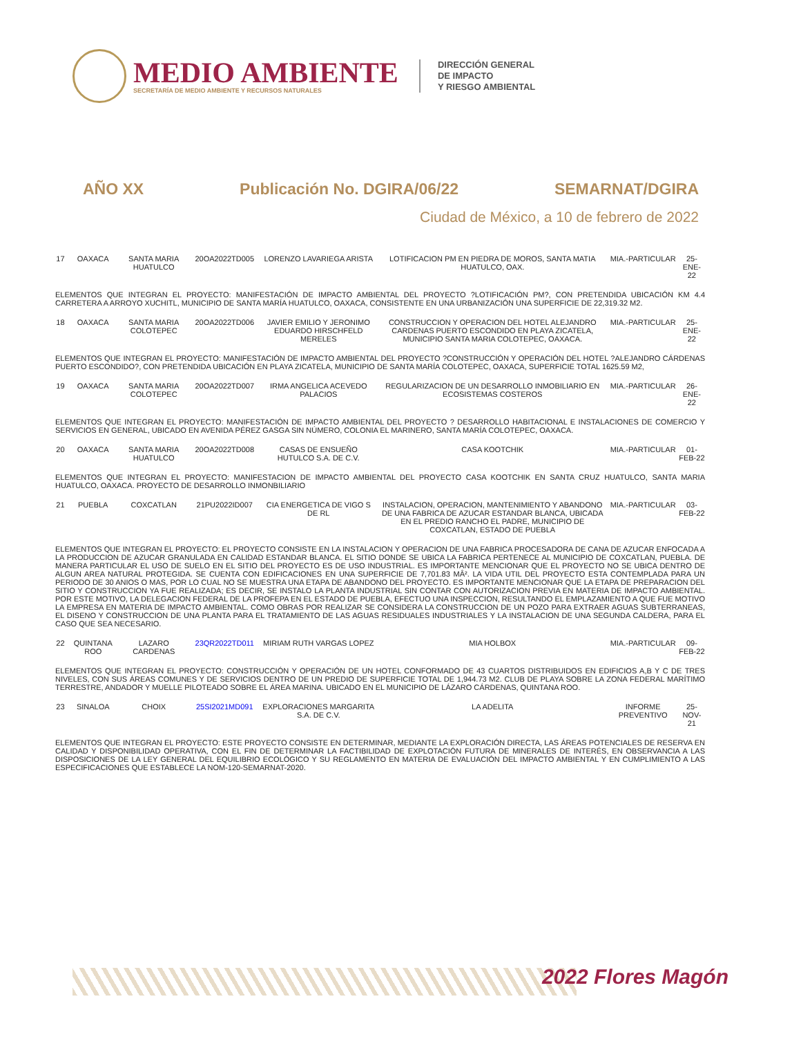MEDIO AMBIENTE
SECRETARÍA DE MEDIO AMBIENTE Y RECURSOS NATURALES
DIRECCIÓN GENERAL
DE IMPACTO
Y RIESGO AMBIENTAL
AÑO XX Publicación No. DGIRA/06/22 SEMARNAT/DGIRA
Ciudad de México, a 10 de febrero de 2022
| 17 | OAXACA | SANTA MARIA HUATULCO | 20OA2022TD005 | LORENZO LAVARIEGA ARISTA | LOTIFICACION PM EN PIEDRA DE MOROS, SANTA MATIA HUATULCO, OAX. | MIA.-PARTICULAR | 25-ENE-22 |
| ELEMENTOS QUE INTEGRAN EL PROYECTO: MANIFESTACIÓN DE IMPACTO AMBIENTAL DEL PROYECTO ?LOTIFICACIÓN PM?, CON PRETENDIDA UBICACIÓN KM 4.4 CARRETERA A ARROYO XUCHITL, MUNICIPIO DE SANTA MARÍA HUATULCO, OAXACA, CONSISTENTE EN UNA URBANIZACIÓN UNA SUPERFICIE DE 22,319.32 M2. | | | | | | | |
| 18 | OAXACA | SANTA MARIA COLOTEPEC | 20OA2022TD006 | JAVIER EMILIO Y JERONIMO EDUARDO HIRSCHFELD MERELES | CONSTRUCCION Y OPERACION DEL HOTEL ALEJANDRO CARDENAS PUERTO ESCONDIDO EN PLAYA ZICATELA, MUNICIPIO SANTA MARIA COLOTEPEC, OAXACA. | MIA.-PARTICULAR | 25-ENE-22 |
| ELEMENTOS QUE INTEGRAN EL PROYECTO: MANIFESTACIÓN DE IMPACTO AMBIENTAL DEL PROYECTO ?CONSTRUCCIÓN Y OPERACIÓN DEL HOTEL ?ALEJANDRO CÁRDENAS PUERTO ESCONDIDO?, CON PRETENDIDA UBICACIÓN EN PLAYA ZICATELA, MUNICIPIO DE SANTA MARÍA COLOTEPEC, OAXACA, SUPERFICIE TOTAL 1625.59 M2, | | | | | | | |
| 19 | OAXACA | SANTA MARIA COLOTEPEC | 20OA2022TD007 | IRMA ANGELICA ACEVEDO PALACIOS | REGULARIZACION DE UN DESARROLLO INMOBILIARIO EN ECOSISTEMAS COSTEROS | MIA.-PARTICULAR | 26-ENE-22 |
| ELEMENTOS QUE INTEGRAN EL PROYECTO: MANIFESTACIÓN DE IMPACTO AMBIENTAL DEL PROYECTO ? DESARROLLO HABITACIONAL E INSTALACIONES DE COMERCIO Y SERVICIOS EN GENERAL, UBICADO EN AVENIDA PÉREZ GASGA SIN NÚMERO, COLONIA EL MARINERO, SANTA MARÍA COLOTEPEC, OAXACA. | | | | | | | |
| 20 | OAXACA | SANTA MARIA HUATULCO | 20OA2022TD008 | CASAS DE ENSUEÑO HUTULCO S.A. DE C.V. | CASA KOOTCHIK | MIA.-PARTICULAR | 01-FEB-22 |
| ELEMENTOS QUE INTEGRAN EL PROYECTO: MANIFESTACION DE IMPACTO AMBIENTAL DEL PROYECTO CASA KOOTCHIK EN SANTA CRUZ HUATULCO, SANTA MARIA HUATULCO, OAXACA. PROYECTO DE DESARROLLO INMONBILIARIO | | | | | | | |
| 21 | PUEBLA | COXCATLAN | 21PU2022ID007 | CIA ENERGETICA DE VIGO S DE RL | INSTALACION, OPERACION, MANTENIMIENTO Y ABANDONO DE UNA FABRICA DE AZUCAR ESTANDAR BLANCA, UBICADA EN EL PREDIO RANCHO EL PADRE, MUNICIPIO DE COXCATLAN, ESTADO DE PUEBLA | MIA.-PARTICULAR | 03-FEB-22 |
| ELEMENTOS QUE INTEGRAN EL PROYECTO: EL PROYECTO CONSISTE EN LA INSTALACION Y OPERACION DE UNA FABRICA PROCESADORA DE CANA DE AZUCAR ENFOCADA A LA PRODUCCION DE AZUCAR GRANULADA EN CALIDAD ESTANDAR BLANCA. EL SITIO DONDE SE UBICA LA FABRICA PERTENECE AL MUNICIPIO DE COXCATLAN, PUEBLA. DE MANERA PARTICULAR EL USO DE SUELO EN EL SITIO DEL PROYECTO ES DE USO INDUSTRIAL. ES IMPORTANTE MENCIONAR QUE EL PROYECTO NO SE UBICA DENTRO DE ALGUN AREA NATURAL PROTEGIDA. SE CUENTA CON EDIFICACIONES EN UNA SUPERFICIE DE 7,701.83 MÂ². LA VIDA UTIL DEL PROYECTO ESTA CONTEMPLADA PARA UN PERIODO DE 30 ANIOS O MAS, POR LO CUAL NO SE MUESTRA UNA ETAPA DE ABANDONO DEL PROYECTO. ES IMPORTANTE MENCIONAR QUE LA ETAPA DE PREPARACION DEL SITIO Y CONSTRUCCION YA FUE REALIZADA; ES DECIR, SE INSTALO LA PLANTA INDUSTRIAL SIN CONTAR CON AUTORIZACION PREVIA EN MATERIA DE IMPACTO AMBIENTAL. POR ESTE MOTIVO, LA DELEGACION FEDERAL DE LA PROFEPA EN EL ESTADO DE PUEBLA, EFECTUO UNA INSPECCION, RESULTANDO EL EMPLAZAMIENTO A QUE FUE MOTIVO LA EMPRESA EN MATERIA DE IMPACTO AMBIENTAL. COMO OBRAS POR REALIZAR SE CONSIDERA LA CONSTRUCCION DE UN POZO PARA EXTRAER AGUAS SUBTERRANEAS, EL DISENO Y CONSTRUCCION DE UNA PLANTA PARA EL TRATAMIENTO DE LAS AGUAS RESIDUALES INDUSTRIALES Y LA INSTALACION DE UNA SEGUNDA CALDERA, PARA EL CASO QUE SEA NECESARIO. | | | | | | | |
| 22 | QUINTANA ROO | LAZARO CARDENAS | 23QR2022TD011 | MIRIAM RUTH VARGAS LOPEZ | MIA HOLBOX | MIA.-PARTICULAR | 09-FEB-22 |
| ELEMENTOS QUE INTEGRAN EL PROYECTO: CONSTRUCCIÓN Y OPERACIÓN DE UN HOTEL CONFORMADO DE 43 CUARTOS DISTRIBUIDOS EN EDIFICIOS A,B Y C DE TRES NIVELES, CON SUS ÁREAS COMUNES Y DE SERVICIOS DENTRO DE UN PREDIO DE SUPERFICIE TOTAL DE 1,944.73 M2. CLUB DE PLAYA SOBRE LA ZONA FEDERAL MARÍTIMO TERRESTRE, ANDADOR Y MUELLE PILOTEADO SOBRE EL ÁREA MARINA. UBICADO EN EL MUNICIPIO DE LÁZARO CÁRDENAS, QUINTANA ROO. | | | | | | | |
| 23 | SINALOA | CHOIX | 25SI2021MD091 | EXPLORACIONES MARGARITA S.A. DE C.V. | LA ADELITA | INFORME PREVENTIVO | 25-NOV-21 |
| ELEMENTOS QUE INTEGRAN EL PROYECTO: ESTE PROYECTO CONSISTE EN DETERMINAR, MEDIANTE LA EXPLORACIÓN DIRECTA, LAS ÁREAS POTENCIALES DE RESERVA EN CALIDAD Y DISPONIBILIDAD OPERATIVA, CON EL FIN DE DETERMINAR LA FACTIBILIDAD DE EXPLOTACIÓN FUTURA DE MINERALES DE INTERÉS, EN OBSERVANCIA A LAS DISPOSICIONES DE LA LEY GENERAL DEL EQUILIBRIO ECOLÓGICO Y SU REGLAMENTO EN MATERIA DE EVALUACIÓN DEL IMPACTO AMBIENTAL Y EN CUMPLIMIENTO A LAS ESPECIFICACIONES QUE ESTABLECE LA NOM-120-SEMARNAT-2020. | | | | | | | |
2022 Flores Magón